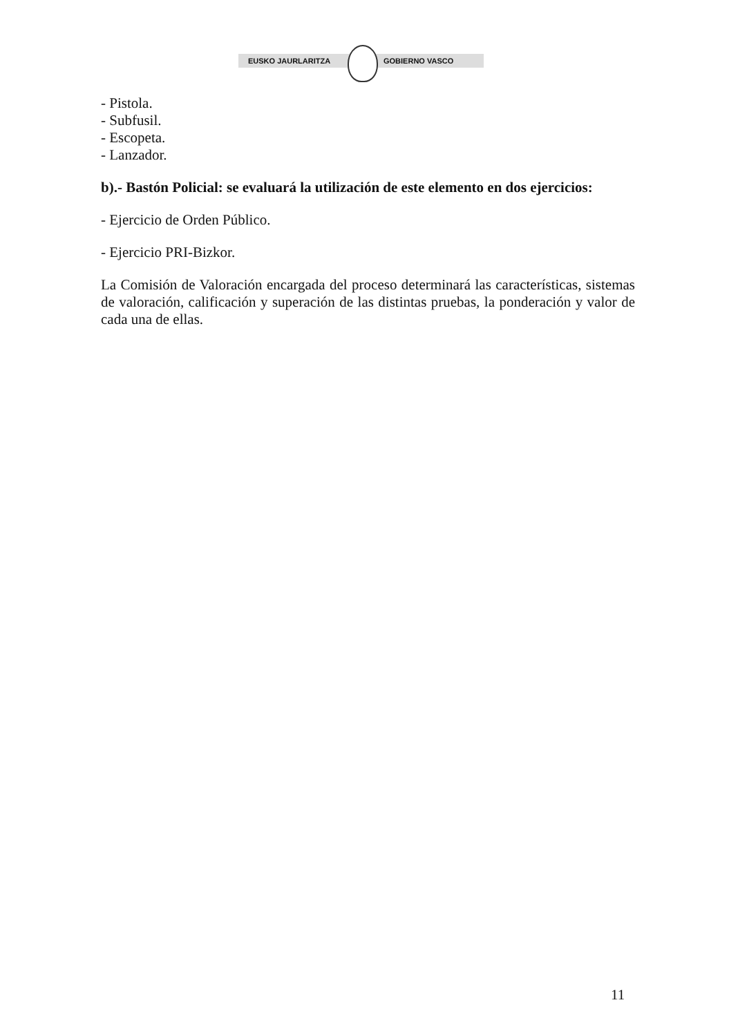EUSKO JAURLARITZA GOBIERNO VASCO
- Pistola.
- Subfusil.
- Escopeta.
- Lanzador.
b).- Bastón Policial: se evaluará la utilización de este elemento en dos ejercicios:
- Ejercicio de Orden Público.
- Ejercicio PRI-Bizkor.
La Comisión de Valoración encargada del proceso determinará las características, sistemas de valoración, calificación y superación de las distintas pruebas, la ponderación y valor de cada una de ellas.
11